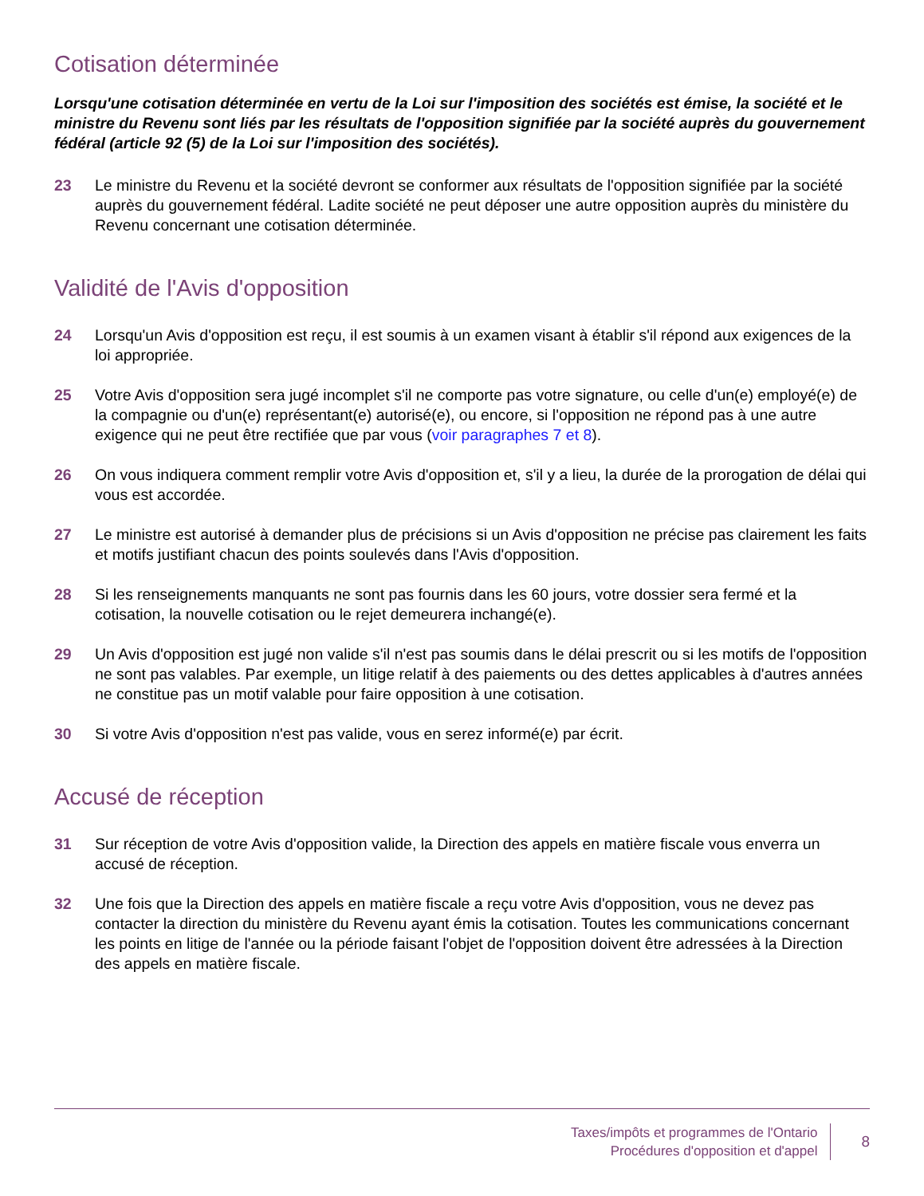Cotisation déterminée
Lorsqu'une cotisation déterminée en vertu de la Loi sur l'imposition des sociétés est émise, la société et le ministre du Revenu sont liés par les résultats de l'opposition signifiée par la société auprès du gouvernement fédéral (article 92 (5) de la Loi sur l'imposition des sociétés).
23 Le ministre du Revenu et la société devront se conformer aux résultats de l'opposition signifiée par la société auprès du gouvernement fédéral. Ladite société ne peut déposer une autre opposition auprès du ministère du Revenu concernant une cotisation déterminée.
Validité de l'Avis d'opposition
24 Lorsqu'un Avis d'opposition est reçu, il est soumis à un examen visant à établir s'il répond aux exigences de la loi appropriée.
25 Votre Avis d'opposition sera jugé incomplet s'il ne comporte pas votre signature, ou celle d'un(e) employé(e) de la compagnie ou d'un(e) représentant(e) autorisé(e), ou encore, si l'opposition ne répond pas à une autre exigence qui ne peut être rectifiée que par vous (voir paragraphes 7 et 8).
26 On vous indiquera comment remplir votre Avis d'opposition et, s'il y a lieu, la durée de la prorogation de délai qui vous est accordée.
27 Le ministre est autorisé à demander plus de précisions si un Avis d'opposition ne précise pas clairement les faits et motifs justifiant chacun des points soulevés dans l'Avis d'opposition.
28 Si les renseignements manquants ne sont pas fournis dans les 60 jours, votre dossier sera fermé et la cotisation, la nouvelle cotisation ou le rejet demeurera inchangé(e).
29 Un Avis d'opposition est jugé non valide s'il n'est pas soumis dans le délai prescrit ou si les motifs de l'opposition ne sont pas valables. Par exemple, un litige relatif à des paiements ou des dettes applicables à d'autres années ne constitue pas un motif valable pour faire opposition à une cotisation.
30 Si votre Avis d'opposition n'est pas valide, vous en serez informé(e) par écrit.
Accusé de réception
31 Sur réception de votre Avis d'opposition valide, la Direction des appels en matière fiscale vous enverra un accusé de réception.
32 Une fois que la Direction des appels en matière fiscale a reçu votre Avis d'opposition, vous ne devez pas contacter la direction du ministère du Revenu ayant émis la cotisation. Toutes les communications concernant les points en litige de l'année ou la période faisant l'objet de l'opposition doivent être adressées à la Direction des appels en matière fiscale.
Taxes/impôts et programmes de l'Ontario
Procédures d'opposition et d'appel
8